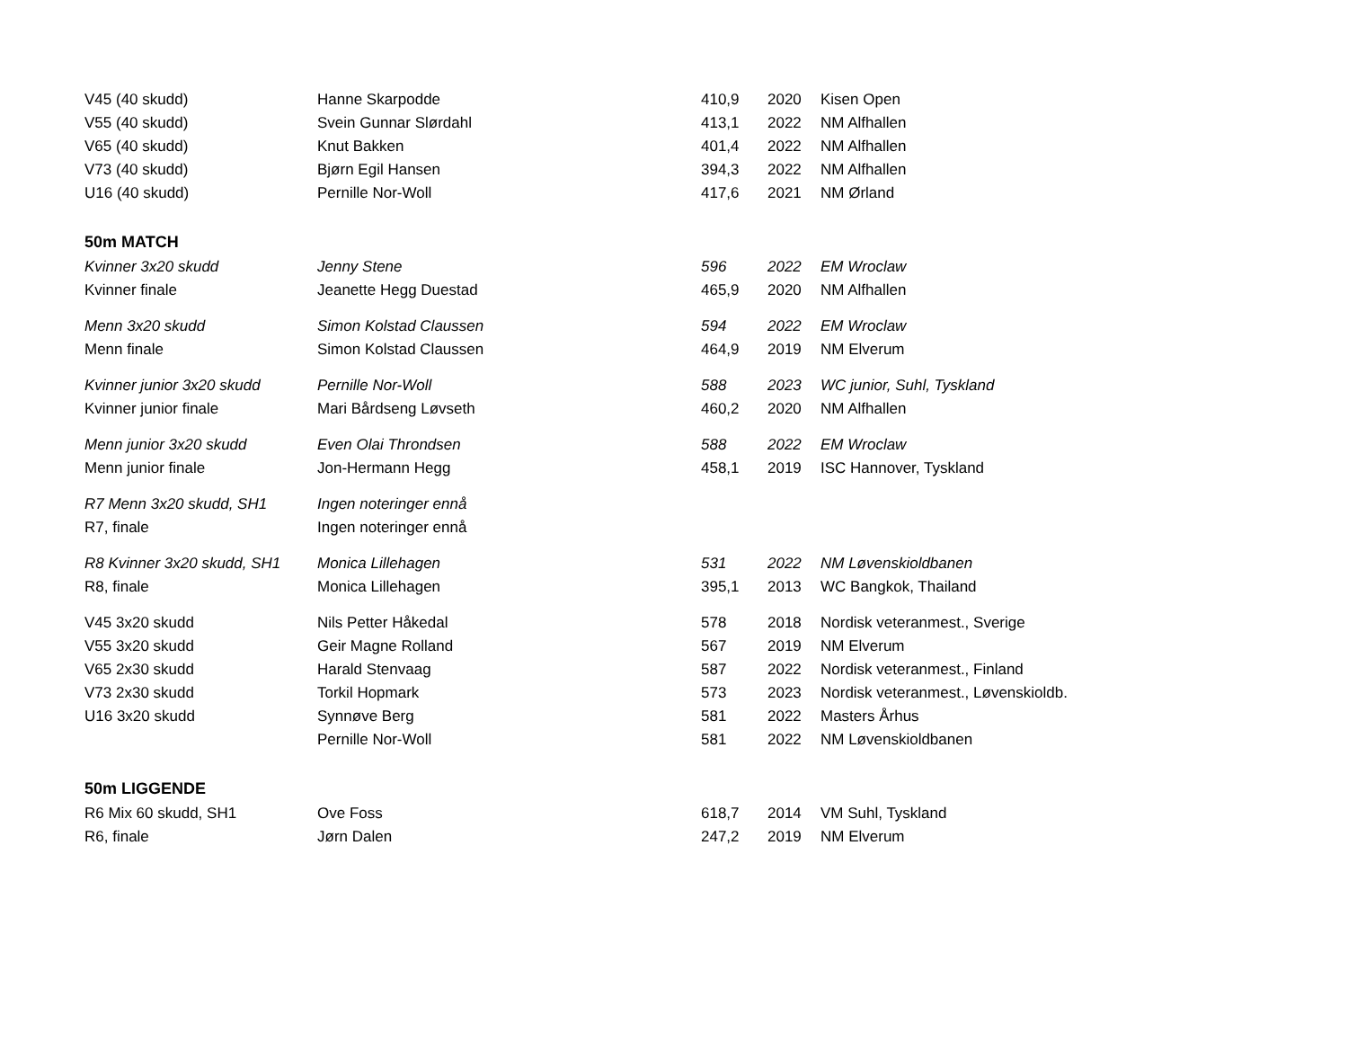| V45 (40 skudd) | Hanne Skarpodde | 410,9 | 2020 | Kisen Open |
| V55 (40 skudd) | Svein Gunnar Slørdahl | 413,1 | 2022 | NM Alfhallen |
| V65 (40 skudd) | Knut Bakken | 401,4 | 2022 | NM Alfhallen |
| V73 (40 skudd) | Bjørn Egil Hansen | 394,3 | 2022 | NM Alfhallen |
| U16 (40 skudd) | Pernille Nor-Woll | 417,6 | 2021 | NM Ørland |
| 50m MATCH | | | | |
| Kvinner 3x20 skudd | Jenny Stene | 596 | 2022 | EM Wroclaw |
| Kvinner finale | Jeanette Hegg Duestad | 465,9 | 2020 | NM Alfhallen |
| Menn 3x20 skudd | Simon Kolstad Claussen | 594 | 2022 | EM Wroclaw |
| Menn finale | Simon Kolstad Claussen | 464,9 | 2019 | NM Elverum |
| Kvinner junior 3x20 skudd | Pernille Nor-Woll | 588 | 2023 | WC junior, Suhl, Tyskland |
| Kvinner junior finale | Mari Bårdseng Løvseth | 460,2 | 2020 | NM Alfhallen |
| Menn junior 3x20 skudd | Even Olai Throndsen | 588 | 2022 | EM Wroclaw |
| Menn junior finale | Jon-Hermann Hegg | 458,1 | 2019 | ISC Hannover, Tyskland |
| R7 Menn 3x20 skudd, SH1 | Ingen noteringer ennå | | | |
| R7, finale | Ingen noteringer ennå | | | |
| R8 Kvinner 3x20 skudd, SH1 | Monica Lillehagen | 531 | 2022 | NM Løvenskioldbanen |
| R8, finale | Monica Lillehagen | 395,1 | 2013 | WC Bangkok, Thailand |
| V45 3x20 skudd | Nils Petter Håkedal | 578 | 2018 | Nordisk veteranmest., Sverige |
| V55 3x20 skudd | Geir Magne Rolland | 567 | 2019 | NM Elverum |
| V65 2x30 skudd | Harald Stenvaag | 587 | 2022 | Nordisk veteranmest., Finland |
| V73 2x30 skudd | Torkil Hopmark | 573 | 2023 | Nordisk veteranmest., Løvenskioldb. |
| U16 3x20 skudd | Synnøve Berg | 581 | 2022 | Masters Århus |
| | Pernille Nor-Woll | 581 | 2022 | NM Løvenskioldbanen |
| 50m LIGGENDE | | | | |
| R6 Mix 60 skudd, SH1 | Ove Foss | 618,7 | 2014 | VM Suhl, Tyskland |
| R6, finale | Jørn Dalen | 247,2 | 2019 | NM Elverum |